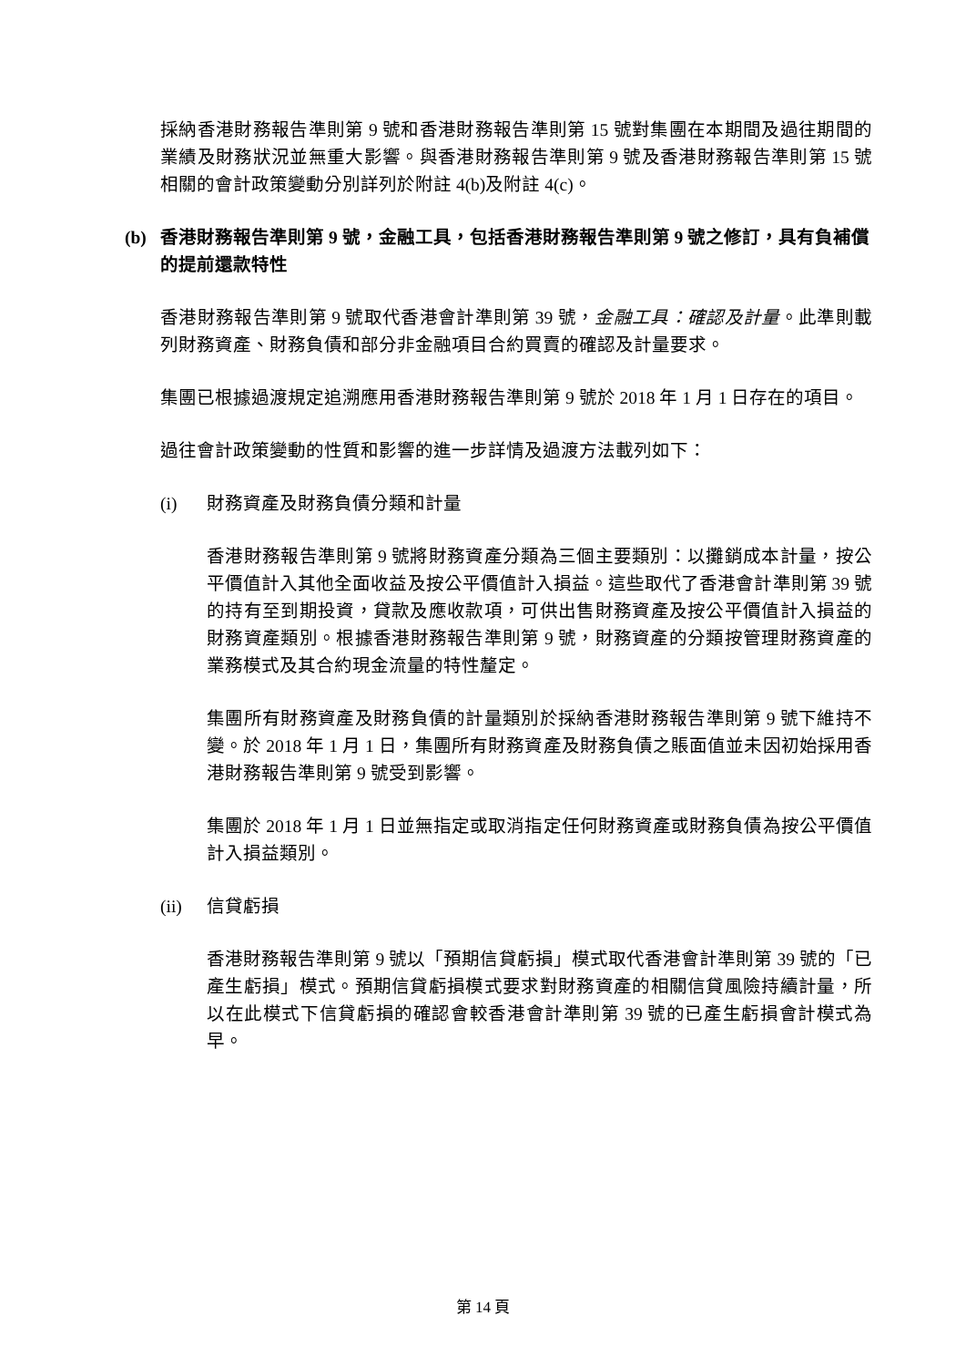採納香港財務報告準則第 9 號和香港財務報告準則第 15 號對集團在本期間及過往期間的業績及財務狀況並無重大影響。與香港財務報告準則第 9 號及香港財務報告準則第 15 號相關的會計政策變動分別詳列於附註 4(b)及附註 4(c)。
(b) 香港財務報告準則第 9 號，金融工具，包括香港財務報告準則第 9 號之修訂，具有負補償的提前還款特性
香港財務報告準則第 9 號取代香港會計準則第 39 號，金融工具：確認及計量。此準則載列財務資產、財務負債和部分非金融項目合約買賣的確認及計量要求。
集團已根據過渡規定追溯應用香港財務報告準則第 9 號於 2018 年 1 月 1 日存在的項目。
過往會計政策變動的性質和影響的進一步詳情及過渡方法載列如下：
(i) 財務資產及財務負債分類和計量
香港財務報告準則第 9 號將財務資產分類為三個主要類別：以攤銷成本計量，按公平價值計入其他全面收益及按公平價值計入損益。這些取代了香港會計準則第 39 號的持有至到期投資，貸款及應收款項，可供出售財務資產及按公平價值計入損益的財務資產類別。根據香港財務報告準則第 9 號，財務資產的分類按管理財務資產的業務模式及其合約現金流量的特性釐定。
集團所有財務資產及財務負債的計量類別於採納香港財務報告準則第 9 號下維持不變。於 2018 年 1 月 1 日，集團所有財務資產及財務負債之賬面值並未因初始採用香港財務報告準則第 9 號受到影響。
集團於 2018 年 1 月 1 日並無指定或取消指定任何財務資產或財務負債為按公平價值計入損益類別。
(ii) 信貸虧損
香港財務報告準則第 9 號以「預期信貸虧損」模式取代香港會計準則第 39 號的「已產生虧損」模式。預期信貸虧損模式要求對財務資產的相關信貸風險持續計量，所以在此模式下信貸虧損的確認會較香港會計準則第 39 號的已產生虧損會計模式為早。
第 14 頁